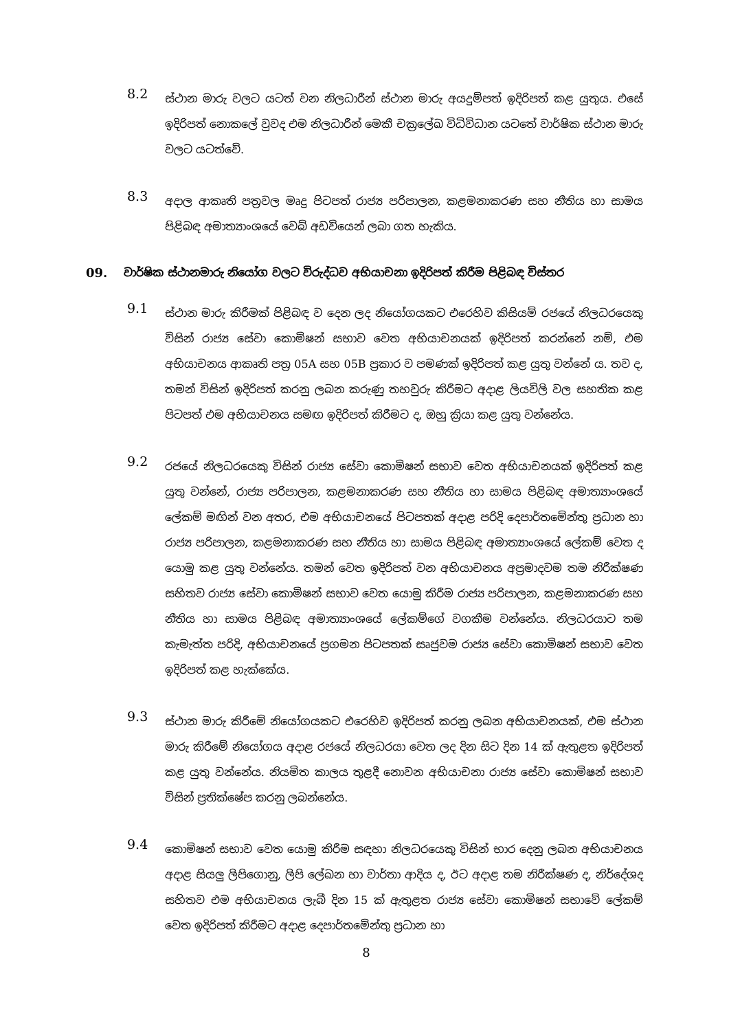8.2
ස්ථාන මාරු වලට යටත් වන නිලධාරීන් ස්ථාන මාරු අයදුම්පත් ඉදිරිපත් කළ යුතුය. එසේ ඉදිරිපත් නොකලේ වුවද එම නිලධාරීන් මෙකී චක්‍රලේඛ විධිවිධාන යටතේ වාර්ෂික ස්ථාන මාරු වලට යටත්වේ.
8.3
අදාල ආකෘති පත්‍රවල මෘදු පිටපත් රාජ්‍ය පරිපාලන, කළමනාකරණ සහ නීතිය හා සාමය පිළිබඳ අමාත්‍යාංශයේ වෙබ් අඩවියෙන් ලබා ගත හැකිය.
09. වාර්ෂික ස්ථානමාරු නියෝග වලට විරුද්ධව අභියාචනා ඉදිරිපත් කිරීම පිළිබඳ විස්තර
9.1
ස්ථාන මාරු කිරීමක් පිළිබඳ ව දෙන ලද නියෝගයකට එරෙහිව කිසියම් රජයේ නිලධරයෙකු විසින් රාජ්‍ය සේවා කොමිෂන් සභාව වෙත අභියාචනයක් ඉදිරිපත් කරන්නේ නම්, එම අභියාචනය ආකෘති පත්‍ර 05A සහ 05B ප්‍රකාර ව පමණක් ඉදිරිපත් කළ යුතු වන්නේ ය. තව ද, තමන් විසින් ඉදිරිපත් කරනු ලබන කරුණු තහවුරු කිරීමට අදාළ ලියවිලි වල සහතික කළ පිටපත් එම අභියාචනය සමඟ ඉදිරිපත් කිරීමට ද, ඔහු ක්‍රියා කළ යුතු වන්නේය.
9.2
රජයේ නිලධරයෙකු විසින් රාජ්‍ය සේවා කොමිෂන් සභාව වෙත අභියාචනයක් ඉදිරිපත් කළ යුතු වන්නේ, රාජ්‍ය පරිපාලන, කළමනාකරණ සහ නීතිය හා සාමය පිළිබඳ අමාත්‍යාංශයේ ලේකම් මඟින් වන අතර, එම අභියාචනයේ පිටපතක් අදාළ පරිදි දෙපාර්තමේන්තු ප්‍රධාන හා රාජ්‍ය පරිපාලන, කළමනාකරණ සහ නීතිය හා සාමය පිළිබඳ අමාත්‍යාංශයේ ලේකම් වෙත ද යොමු කළ යුතු වන්නේය. තමන් වෙත ඉදිරිපත් වන අභියාචනය අප්‍රමාදවම තම නිරීක්ෂණ සහිතව රාජ්‍ය සේවා කොමිෂන් සභාව වෙත යොමු කිරීම රාජ්‍ය පරිපාලන, කළමනාකරණ සහ නීතිය හා සාමය පිළිබඳ අමාත්‍යාංශයේ ලේකම්ගේ වගකීම වන්නේය. නිලධරයාට තම කැමැත්ත පරිදි, අභියාචනයේ ප්‍රගමන පිටපතක් සෘජුවම රාජ්‍ය සේවා කොමිෂන් සභාව වෙත ඉදිරිපත් කළ හැක්කේය.
9.3
ස්ථාන මාරු කිරීමේ නියෝගයකට එරෙහිව ඉදිරිපත් කරනු ලබන අභියාචනයක්, එම ස්ථාන මාරු කිරීමේ නියෝගය අදාළ රජයේ නිලධරයා වෙත ලද දින සිට දින 14 ක් ඇතුළත ඉදිරිපත් කළ යුතු වන්නේය. නියමිත කාලය තුළදී නොවන අභියාචනා රාජ්‍ය සේවා කොමිෂන් සභාව විසින් ප්‍රතික්ෂේප කරනු ලබන්නේය.
9.4
කොමිෂන් සභාව වෙත යොමු කිරීම සඳහා නිලධරයෙකු විසින් භාර දෙනු ලබන අභියාචනය අදාළ සියලු ලිපිගොනු, ලිපි ලේඛන හා වාර්තා ආදිය ද, ඊට අදාළ තම නිරීක්ෂණ ද, නිර්දේශද සහිතව එම අභියාචනය ලැබී දින 15 ක් ඇතුළත රාජ්‍ය සේවා කොමිෂන් සභාවේ ලේකම් වෙත ඉදිරිපත් කිරීමට අදාළ දෙපාර්තමේන්තු ප්‍රධාන හා
8